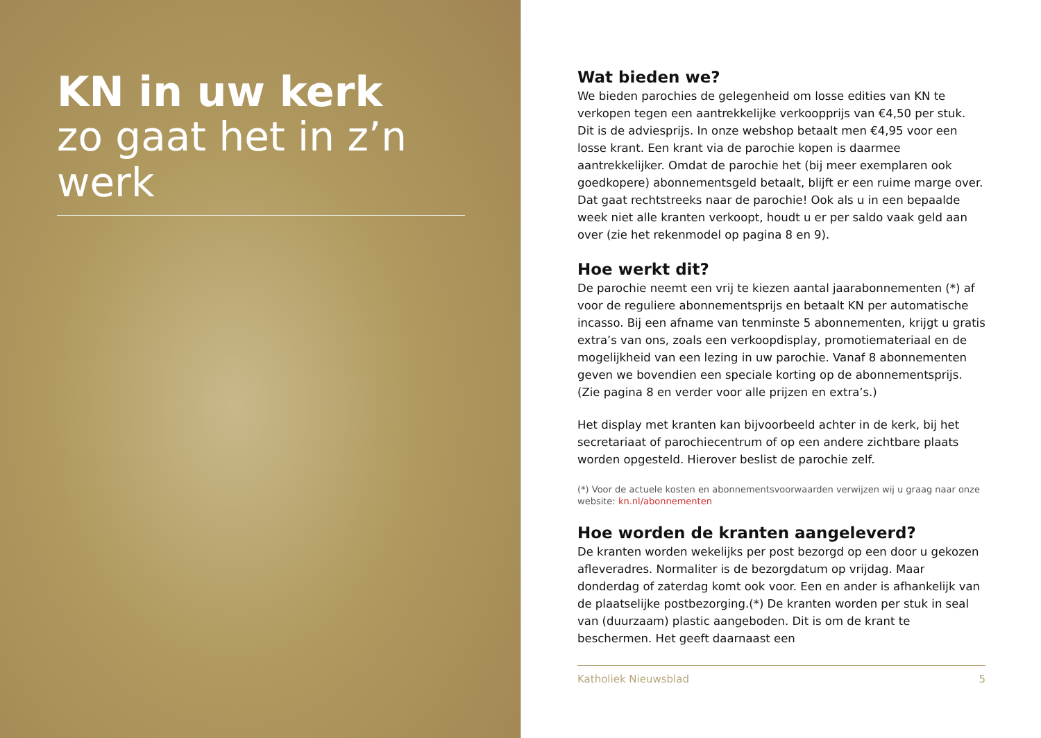KN in uw kerk
zo gaat het in z’n werk
Wat bieden we?
We bieden parochies de gelegenheid om losse edities van KN te verkopen tegen een aantrekkelijke verkoopprijs van €4,50 per stuk. Dit is de adviesprijs. In onze webshop betaalt men €4,95 voor een losse krant. Een krant via de parochie kopen is daarmee aantrekkelijker. Omdat de parochie het (bij meer exemplaren ook goedkopere) abonnementsgeld betaalt, blijft er een ruime marge over. Dat gaat rechtstreeks naar de parochie! Ook als u in een bepaalde week niet alle kranten verkoopt, houdt u er per saldo vaak geld aan over (zie het rekenmodel op pagina 8 en 9).
Hoe werkt dit?
De parochie neemt een vrij te kiezen aantal jaarabonnementen (*) af voor de reguliere abonnementsprijs en betaalt KN per automatische incasso. Bij een afname van tenminste 5 abonnementen, krijgt u gratis extra’s van ons, zoals een verkoopdisplay, promotiemateriaal en de mogelijkheid van een lezing in uw parochie. Vanaf 8 abonnementen geven we bovendien een speciale korting op de abonnementsprijs. (Zie pagina 8 en verder voor alle prijzen en extra’s.)
Het display met kranten kan bijvoorbeeld achter in de kerk, bij het secretariaat of parochiecentrum of op een andere zichtbare plaats worden opgesteld. Hierover beslist de parochie zelf.
(*) Voor de actuele kosten en abonnementsvoorwaarden verwijzen wij u graag naar onze website: kn.nl/abonnementen
Hoe worden de kranten aangeleverd?
De kranten worden wekelijks per post bezorgd op een door u gekozen afleveradres. Normaliter is de bezorgdatum op vrijdag. Maar donderdag of zaterdag komt ook voor. Een en ander is afhankelijk van de plaatselijke postbezorging.(*) De kranten worden per stuk in seal van (duurzaam) plastic aangeboden. Dit is om de krant te beschermen. Het geeft daarnaast een
Katholiek Nieuwsblad 5